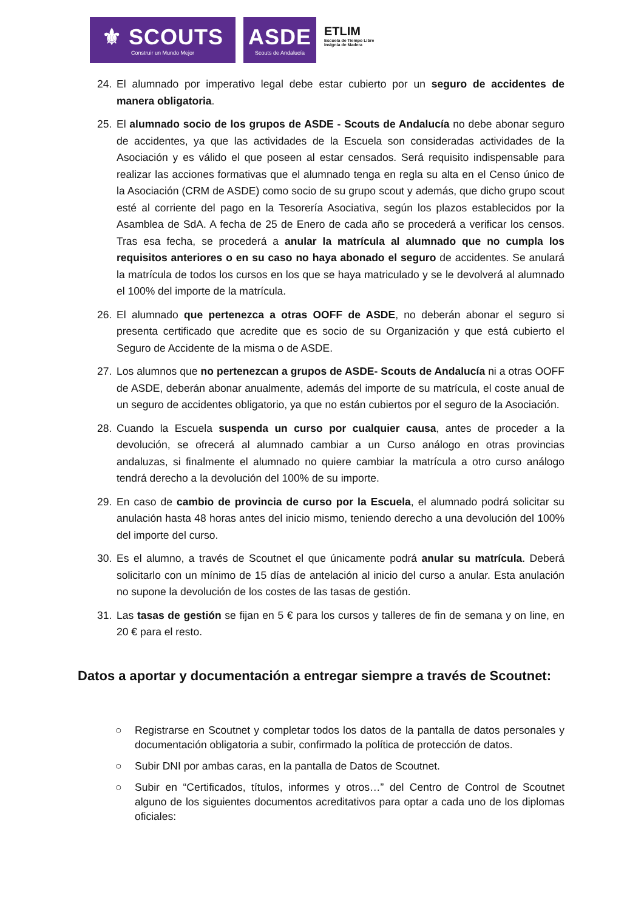⚜ SCOUTS
Construir un Mundo Mejor
ASDE
Scouts de Andalucía
ETLIM
Escuela de Tiempo Libre
Insignia de Madera
24. El alumnado por imperativo legal debe estar cubierto por un seguro de accidentes de manera obligatoria.
25. El alumnado socio de los grupos de ASDE - Scouts de Andalucía no debe abonar seguro de accidentes, ya que las actividades de la Escuela son consideradas actividades de la Asociación y es válido el que poseen al estar censados. Será requisito indispensable para realizar las acciones formativas que el alumnado tenga en regla su alta en el Censo único de la Asociación (CRM de ASDE) como socio de su grupo scout y además, que dicho grupo scout esté al corriente del pago en la Tesorería Asociativa, según los plazos establecidos por la Asamblea de SdA. A fecha de 25 de Enero de cada año se procederá a verificar los censos. Tras esa fecha, se procederá a anular la matrícula al alumnado que no cumpla los requisitos anteriores o en su caso no haya abonado el seguro de accidentes. Se anulará la matrícula de todos los cursos en los que se haya matriculado y se le devolverá al alumnado el 100% del importe de la matrícula.
26. El alumnado que pertenezca a otras OOFF de ASDE, no deberán abonar el seguro si presenta certificado que acredite que es socio de su Organización y que está cubierto el Seguro de Accidente de la misma o de ASDE.
27. Los alumnos que no pertenezcan a grupos de ASDE- Scouts de Andalucía ni a otras OOFF de ASDE, deberán abonar anualmente, además del importe de su matrícula, el coste anual de un seguro de accidentes obligatorio, ya que no están cubiertos por el seguro de la Asociación.
28. Cuando la Escuela suspenda un curso por cualquier causa, antes de proceder a la devolución, se ofrecerá al alumnado cambiar a un Curso análogo en otras provincias andaluzas, si finalmente el alumnado no quiere cambiar la matrícula a otro curso análogo tendrá derecho a la devolución del 100% de su importe.
29. En caso de cambio de provincia de curso por la Escuela, el alumnado podrá solicitar su anulación hasta 48 horas antes del inicio mismo, teniendo derecho a una devolución del 100% del importe del curso.
30. Es el alumno, a través de Scoutnet el que únicamente podrá anular su matrícula. Deberá solicitarlo con un mínimo de 15 días de antelación al inicio del curso a anular. Esta anulación no supone la devolución de los costes de las tasas de gestión.
31. Las tasas de gestión se fijan en 5 € para los cursos y talleres de fin de semana y on line, en 20 € para el resto.
Datos a aportar y documentación a entregar siempre a través de Scoutnet:
○ Registrarse en Scoutnet y completar todos los datos de la pantalla de datos personales y documentación obligatoria a subir, confirmado la política de protección de datos.
○ Subir DNI por ambas caras, en la pantalla de Datos de Scoutnet.
○ Subir en “Certificados, títulos, informes y otros…” del Centro de Control de Scoutnet alguno de los siguientes documentos acreditativos para optar a cada uno de los diplomas oficiales: